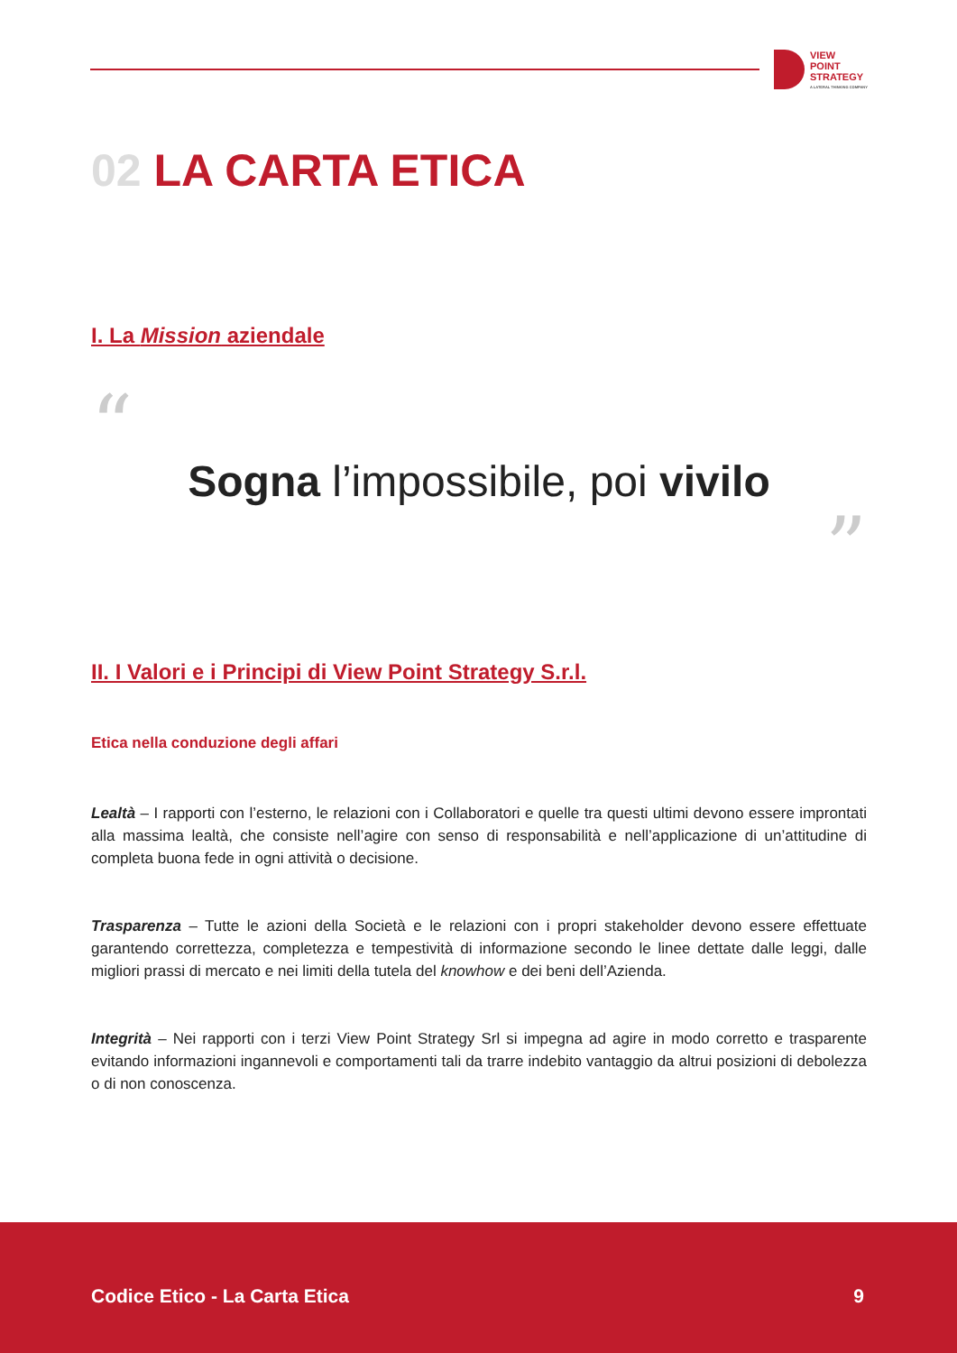VIEW
POINT
STRATEGY
A LATERAL THINKING COMPANY
02 LA CARTA ETICA
I. La Mission aziendale
“
Sogna l’impossibile, poi vivilo
”
II. I Valori e i Principi di View Point Strategy S.r.l.
Etica nella conduzione degli affari
Lealtà – I rapporti con l’esterno, le relazioni con i Collaboratori e quelle tra questi ultimi devono essere improntati alla massima lealtà, che consiste nell’agire con senso di responsabilità e nell’applicazione di un’attitudine di completa buona fede in ogni attività o decisione.
Trasparenza – Tutte le azioni della Società e le relazioni con i propri stakeholder devono essere effettuate garantendo correttezza, completezza e tempestività di informazione secondo le linee dettate dalle leggi, dalle migliori prassi di mercato e nei limiti della tutela del knowhow e dei beni dell’Azienda.
Integrità – Nei rapporti con i terzi View Point Strategy Srl si impegna ad agire in modo corretto e trasparente evitando informazioni ingannevoli e comportamenti tali da trarre indebito vantaggio da altrui posizioni di debolezza o di non conoscenza.
Codice Etico - La Carta Etica 9